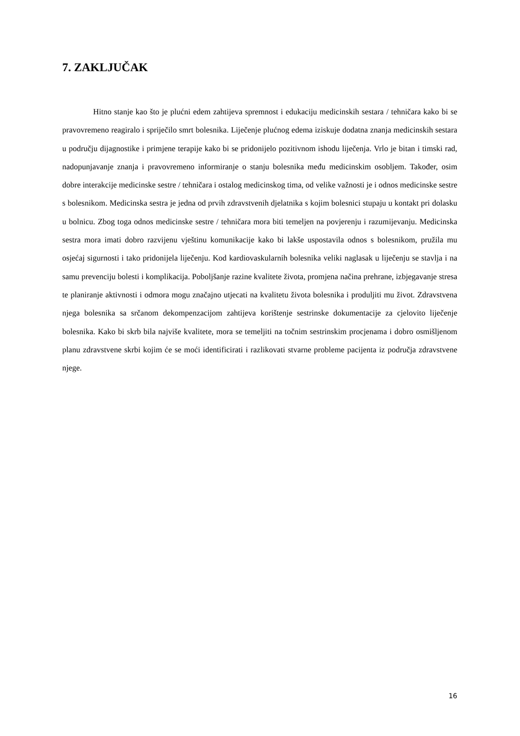7. ZAKLJUČAK
Hitno stanje kao što je plućni edem zahtijeva spremnost i edukaciju medicinskih sestara / tehničara kako bi se pravovremeno reagiralo i spriječilo smrt bolesnika. Liječenje plućnog edema iziskuje dodatna znanja medicinskih sestara u području dijagnostike i primjene terapije kako bi se pridonijelo pozitivnom ishodu liječenja. Vrlo je bitan i timski rad, nadopunjavanje znanja i pravovremeno informiranje o stanju bolesnika među medicinskim osobljem. Također, osim dobre interakcije medicinske sestre / tehničara i ostalog medicinskog tima, od velike važnosti je i odnos medicinske sestre s bolesnikom. Medicinska sestra je jedna od prvih zdravstvenih djelatnika s kojim bolesnici stupaju u kontakt pri dolasku u bolnicu. Zbog toga odnos medicinske sestre / tehničara mora biti temeljen na povjerenju i razumijevanju. Medicinska sestra mora imati dobro razvijenu vještinu komunikacije kako bi lakše uspostavila odnos s bolesnikom, pružila mu osjećaj sigurnosti i tako pridonijela liječenju. Kod kardiovaskularnih bolesnika veliki naglasak u liječenju se stavlja i na samu prevenciju bolesti i komplikacija. Poboljšanje razine kvalitete života, promjena načina prehrane, izbjegavanje stresa te planiranje aktivnosti i odmora mogu značajno utjecati na kvalitetu života bolesnika i produljiti mu život. Zdravstvena njega bolesnika sa srčanom dekompenzacijom zahtijeva korištenje sestrinske dokumentacije za cjelovito liječenje bolesnika. Kako bi skrb bila najviše kvalitete, mora se temeljiti na točnim sestrinskim procjenama i dobro osmišljenom planu zdravstvene skrbi kojim će se moći identificirati i razlikovati stvarne probleme pacijenta iz područja zdravstvene njege.
16